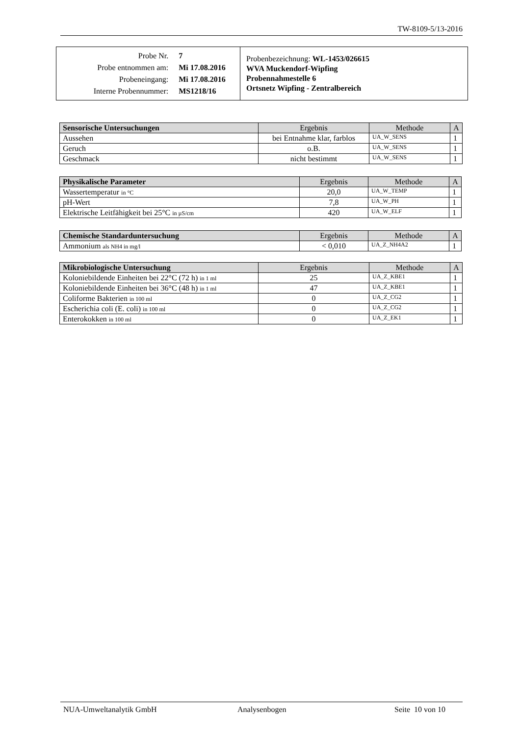TW-8109-5/13-2016
| / Probe Nr. / 7 / / Probe entnommen am: / Mi 17.08.2016 / / Probeneingang: / Mi 17.08.2016 / / Interne Probennummer: / MS1218/16 / | Probenbezeichnung: WL-1453/026615 WVA Muckendorf-Wipfing Probennahmestelle 6 Ortsnetz Wipfing - Zentralbereich |
| Sensorische Untersuchungen | Ergebnis | Methode | A |
| --- | --- | --- | --- |
| Aussehen | bei Entnahme klar, farblos | UA_W_SENS | 1 |
| Geruch | o.B. | UA_W_SENS | 1 |
| Geschmack | nicht bestimmt | UA_W_SENS | 1 |
| Physikalische Parameter | Ergebnis | Methode | A |
| --- | --- | --- | --- |
| Wassertemperatur in °C | 20,0 | UA_W_TEMP | 1 |
| pH-Wert | 7,8 | UA_W_PH | 1 |
| Elektrische Leitfähigkeit bei 25°C in µS/cm | 420 | UA_W_ELF | 1 |
| Chemische Standarduntersuchung | Ergebnis | Methode | A |
| --- | --- | --- | --- |
| Ammonium als NH4 in mg/l | < 0,010 | UA_Z_NH4A2 | 1 |
| Mikrobiologische Untersuchung | Ergebnis | Methode | A |
| --- | --- | --- | --- |
| Koloniebildende Einheiten bei 22°C (72 h) in 1 ml | 25 | UA_Z_KBE1 | 1 |
| Koloniebildende Einheiten bei 36°C (48 h) in 1 ml | 47 | UA_Z_KBE1 | 1 |
| Coliforme Bakterien in 100 ml | 0 | UA_Z_CG2 | 1 |
| Escherichia coli (E. coli) in 100 ml | 0 | UA_Z_CG2 | 1 |
| Enterokokken in 100 ml | 0 | UA_Z_EK1 | 1 |
NUA-Umweltanalytik GmbH Analysenbogen Seite 10 von 10